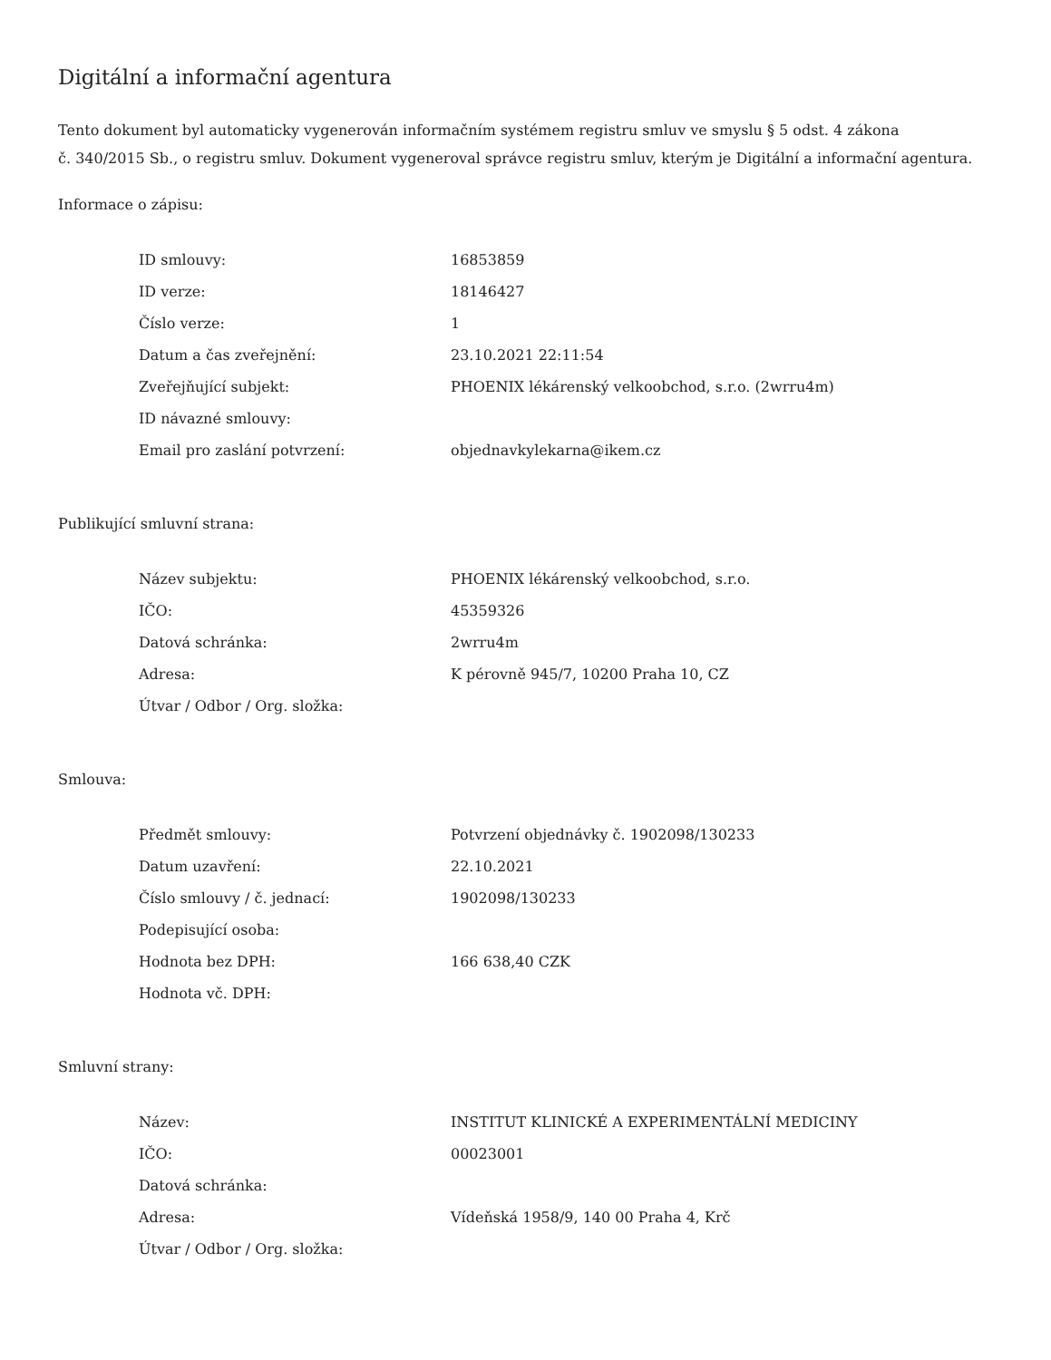Digitální a informační agentura
Tento dokument byl automaticky vygenerován informačním systémem registru smluv ve smyslu § 5 odst. 4 zákona
č. 340/2015 Sb., o registru smluv. Dokument vygeneroval správce registru smluv, kterým je Digitální a informační agentura.
Informace o zápisu:
| ID smlouvy: | 16853859 |
| ID verze: | 18146427 |
| Číslo verze: | 1 |
| Datum a čas zveřejnění: | 23.10.2021 22:11:54 |
| Zveřejňující subjekt: | PHOENIX lékárenský velkoobchod, s.r.o. (2wrru4m) |
| ID návazné smlouvy: | |
| Email pro zaslání potvrzení: | objednavkylekarna@ikem.cz |
Publikující smluvní strana:
| Název subjektu: | PHOENIX lékárenský velkoobchod, s.r.o. |
| IČO: | 45359326 |
| Datová schránka: | 2wrru4m |
| Adresa: | K pérovně 945/7, 10200 Praha 10, CZ |
| Útvar / Odbor / Org. složka: | |
Smlouva:
| Předmět smlouvy: | Potvrzení objednávky č. 1902098/130233 |
| Datum uzavření: | 22.10.2021 |
| Číslo smlouvy / č. jednací: | 1902098/130233 |
| Podepisující osoba: | |
| Hodnota bez DPH: | 166 638,40 CZK |
| Hodnota vč. DPH: | |
Smluvní strany:
| Název: | INSTITUT KLINICKÉ A EXPERIMENTÁLNÍ MEDICINY |
| IČO: | 00023001 |
| Datová schránka: | |
| Adresa: | Vídeňská 1958/9, 140 00 Praha 4, Krč |
| Útvar / Odbor / Org. složka: | |